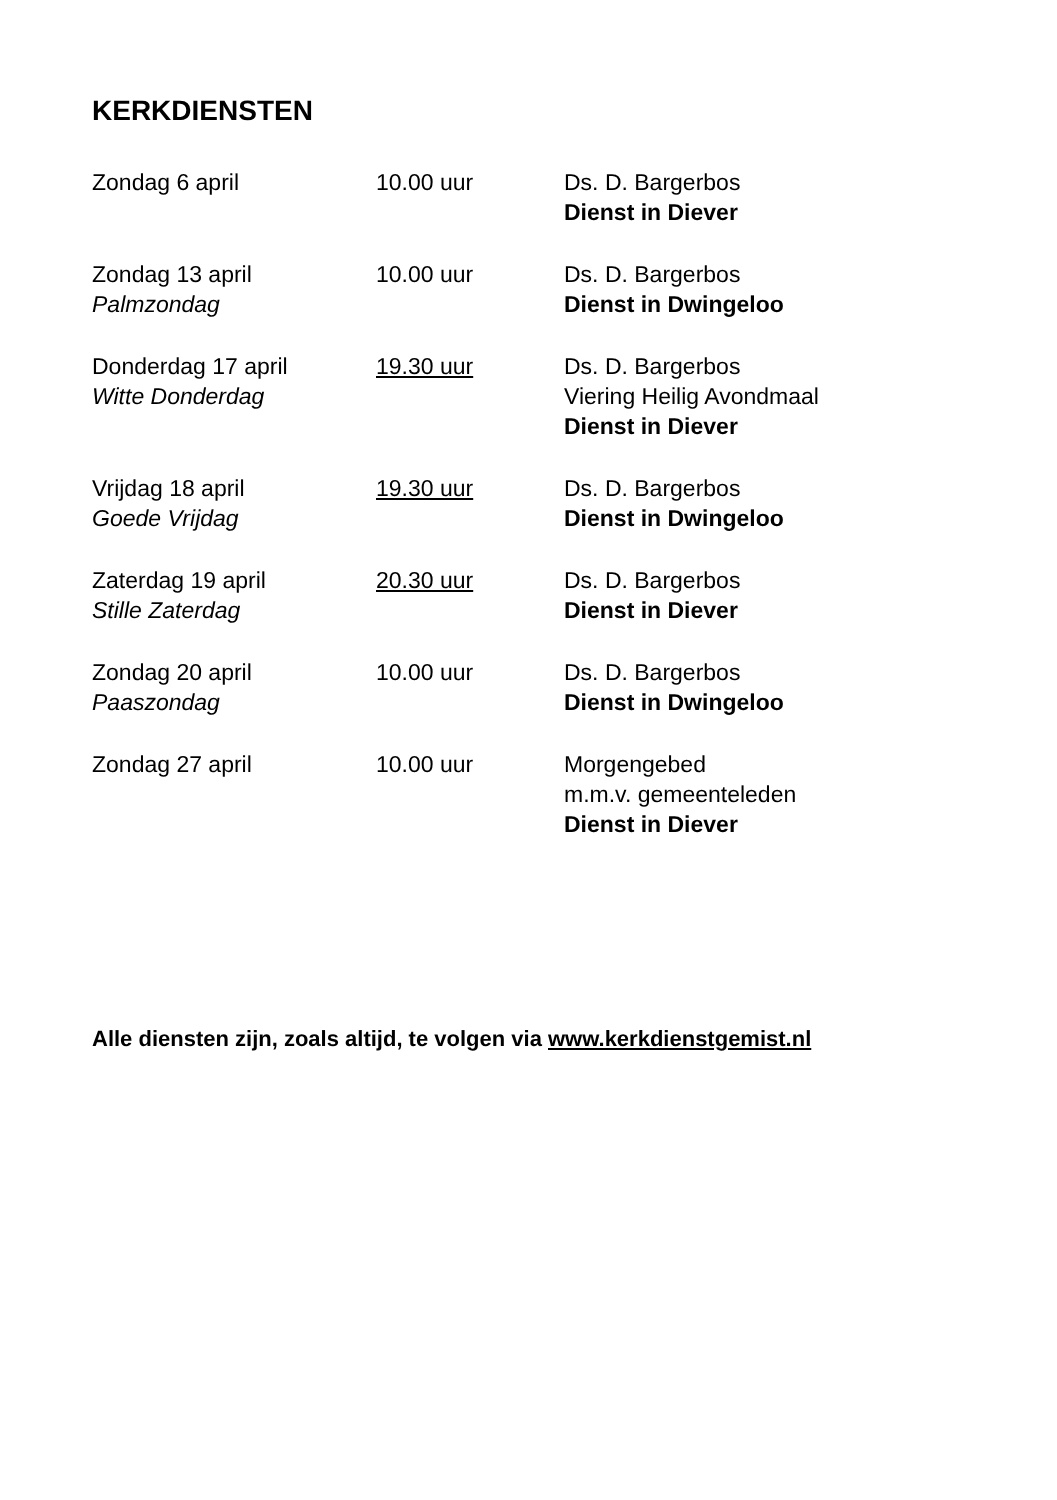KERKDIENSTEN
| Zondag 6 april | 10.00 uur | Ds. D. Bargerbos Dienst in Diever |
| Zondag 13 april Palmzondag | 10.00 uur | Ds. D. Bargerbos Dienst in Dwingeloo |
| Donderdag 17 april Witte Donderdag | 19.30 uur | Ds. D. Bargerbos Viering Heilig Avondmaal Dienst in Diever |
| Vrijdag 18 april Goede Vrijdag | 19.30 uur | Ds. D. Bargerbos Dienst in Dwingeloo |
| Zaterdag 19 april Stille Zaterdag | 20.30 uur | Ds. D. Bargerbos Dienst in Diever |
| Zondag 20 april Paaszondag | 10.00 uur | Ds. D. Bargerbos Dienst in Dwingeloo |
| Zondag 27 april | 10.00 uur | Morgengebed m.m.v. gemeenteleden Dienst in Diever |
Alle diensten zijn, zoals altijd, te volgen via www.kerkdienstgemist.nl